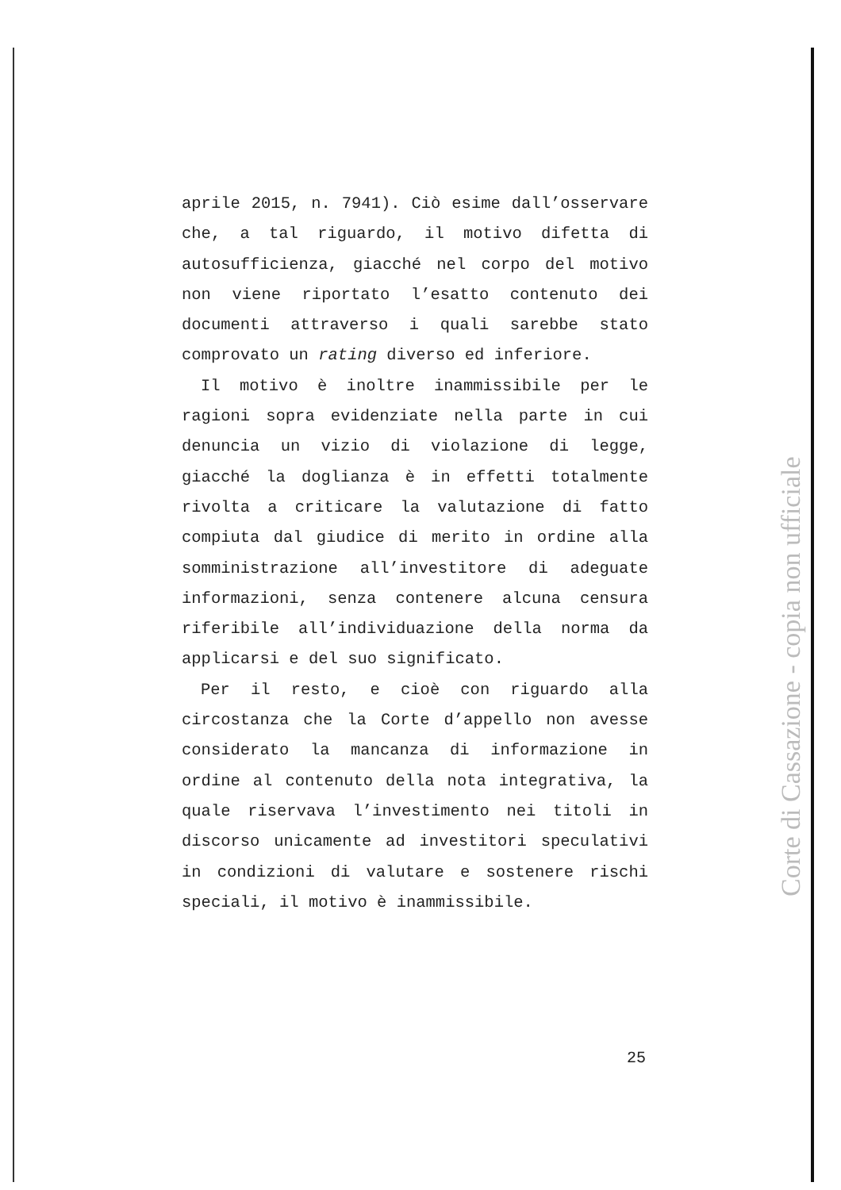aprile 2015, n. 7941). Ciò esime dall’osservare che, a tal riguardo, il motivo difetta di autosufficienza, giacché nel corpo del motivo non viene riportato l’esatto contenuto dei documenti attraverso i quali sarebbe stato comprovato un rating diverso ed inferiore.
Il motivo è inoltre inammissibile per le ragioni sopra evidenziate nella parte in cui denuncia un vizio di violazione di legge, giacché la doglianza è in effetti totalmente rivolta a criticare la valutazione di fatto compiuta dal giudice di merito in ordine alla somministrazione all’investitore di adeguate informazioni, senza contenere alcuna censura riferibile all’individuazione della norma da applicarsi e del suo significato.
Per il resto, e cioè con riguardo alla circostanza che la Corte d’appello non avesse considerato la mancanza di informazione in ordine al contenuto della nota integrativa, la quale riservava l’investimento nei titoli in discorso unicamente ad investitori speculativi in condizioni di valutare e sostenere rischi speciali, il motivo è inammissibile.
Corte di Cassazione - copia non ufficiale
25